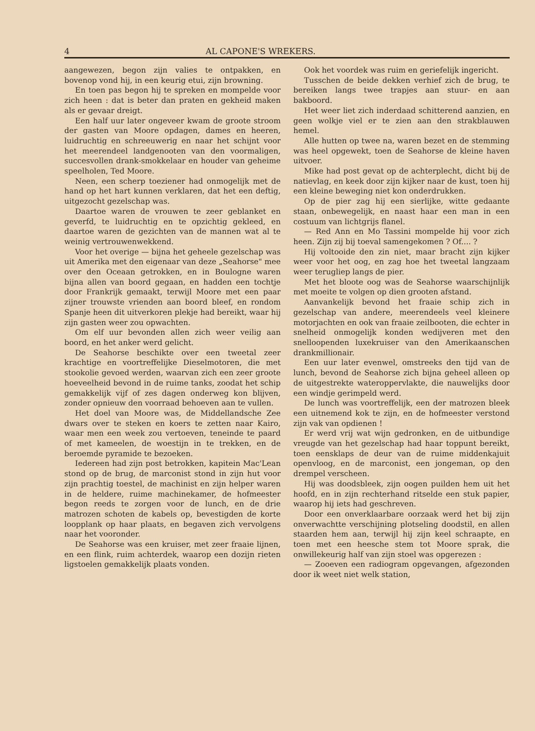4 AL CAPONE'S WREKERS.
aangewezen, begon zijn valies te ontpakken, en bovenop vond hij, in een keurig etui, zijn browning.
En toen pas begon hij te spreken en mompelde voor zich heen : dat is beter dan praten en gekheid maken als er gevaar dreigt.
Een half uur later ongeveer kwam de groote stroom der gasten van Moore opdagen, dames en heeren, luidruchtig en schreeuwerig en naar het schijnt voor het meerendeel landgenooten van den voormaligen, succesvollen drank-smokkelaar en houder van geheime speelholen, Ted Moore.
Neen, een scherp toeziener had onmogelijk met de hand op het hart kunnen verklaren, dat het een deftig, uitgezocht gezelschap was.
Daartoe waren de vrouwen te zeer geblanket en geverfd, te luidruchtig en te opzichtig gekleed, en daartoe waren de gezichten van de mannen wat al te weinig vertrouwenwekkend.
Voor het overige — bijna het geheele gezelschap was uit Amerika met den eigenaar van deze „Seahorse" mee over den Oceaan getrokken, en in Boulogne waren bijna allen van boord gegaan, en hadden een tochtje door Frankrijk gemaakt, terwijl Moore met een paar zijner trouwste vrienden aan boord bleef, en rondom Spanje heen dit uitverkoren plekje had bereikt, waar hij zijn gasten weer zou opwachten.
Om elf uur bevonden allen zich weer veilig aan boord, en het anker werd gelicht.
De Seahorse beschikte over een tweetal zeer krachtige en voortreffelijke Dieselmotoren, die met stookolie gevoed werden, waarvan zich een zeer groote hoeveelheid bevond in de ruime tanks, zoodat het schip gemakkelijk vijf of zes dagen onderweg kon blijven, zonder opnieuw den voorraad behoeven aan te vullen.
Het doel van Moore was, de Middellandsche Zee dwars over te steken en koers te zetten naar Kairo, waar men een week zou vertoeven, teneinde te paard of met kameelen, de woestijn in te trekken, en de beroemde pyramide te bezoeken.
Iedereen had zijn post betrokken, kapitein Mac'Lean stond op de brug, de marconist stond in zijn hut voor zijn prachtig toestel, de machinist en zijn helper waren in de heldere, ruime machinekamer, de hofmeester begon reeds te zorgen voor de lunch, en de drie matrozen schoten de kabels op, bevestigden de korte loopplank op haar plaats, en begaven zich vervolgens naar het vooronder.
De Seahorse was een kruiser, met zeer fraaie lijnen, en een flink, ruim achterdek, waarop een dozijn rieten ligstoelen gemakkelijk plaats vonden.
Ook het voordek was ruim en geriefelijk ingericht.
Tusschen de beide dekken verhief zich de brug, te bereiken langs twee trapjes aan stuur- en aan bakboord.
Het weer liet zich inderdaad schitterend aanzien, en geen wolkje viel er te zien aan den strakblauwen hemel.
Alle hutten op twee na, waren bezet en de stemming was heel opgewekt, toen de Seahorse de kleine haven uitvoer.
Mike had post gevat op de achterplecht, dicht bij de natievlag, en keek door zijn kijker naar de kust, toen hij een kleine beweging niet kon onderdrukken.
Op de pier zag hij een sierlijke, witte gedaante staan, onbewegelijk, en naast haar een man in een costuum van lichtgrijs flanel.
— Red Ann en Mo Tassini mompelde hij voor zich heen. Zijn zij bij toeval samengekomen ? Of.... ?
Hij voltooide den zin niet, maar bracht zijn kijker weer voor het oog, en zag hoe het tweetal langzaam weer terugliep langs de pier.
Met het bloote oog was de Seahorse waarschijnlijk met moeite te volgen op dien grooten afstand.
Aanvankelijk bevond het fraaie schip zich in gezelschap van andere, meerendeels veel kleinere motorjachten en ook van fraaie zeilbooten, die echter in snelheid onmogelijk konden wedijveren met den snelloopenden luxekruiser van den Amerikaanschen drankmillionair.
Een uur later evenwel, omstreeks den tijd van de lunch, bevond de Seahorse zich bijna geheel alleen op de uitgestrekte wateroppervlakte, die nauwelijks door een windje gerimpeld werd.
De lunch was voortreffelijk, een der matrozen bleek een uitnemend kok te zijn, en de hofmeester verstond zijn vak van opdienen !
Er werd vrij wat wijn gedronken, en de uitbundige vreugde van het gezelschap had haar toppunt bereikt, toen eensklaps de deur van de ruime middenkajuit openvloog, en de marconist, een jongeman, op den drempel verscheen.
Hij was doodsbleek, zijn oogen puilden hem uit het hoofd, en in zijn rechterhand ritselde een stuk papier, waarop hij iets had geschreven.
Door een onverklaarbare oorzaak werd het bij zijn onverwachtte verschijning plotseling doodstil, en allen staarden hem aan, terwijl hij zijn keel schraapte, en toen met een heesche stem tot Moore sprak, die onwillekeurig half van zijn stoel was opgerezen :
— Zooeven een radiogram opgevangen, afgezonden door ik weet niet welk station,